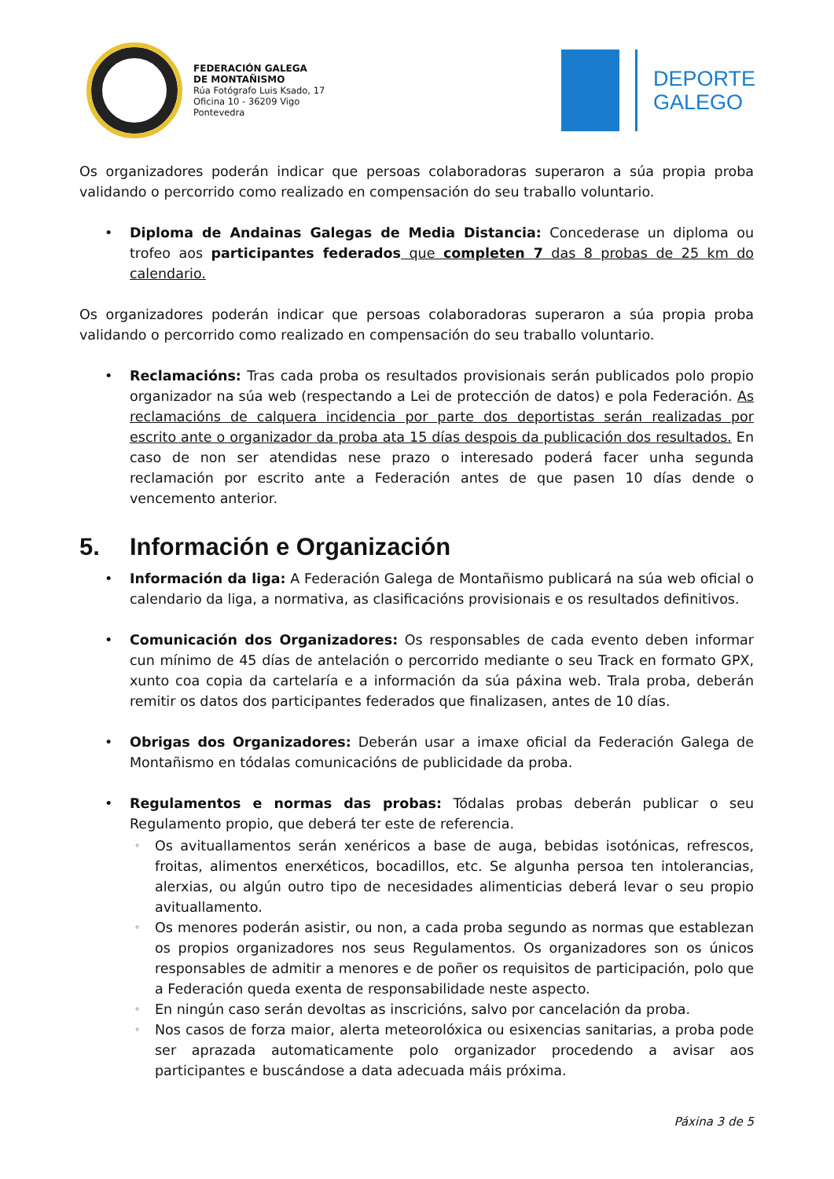FEDERACIÓN GALEGA
DE MONTAÑISMO
Rúa Fotógrafo Luis Ksado, 17
Oficina 10 - 36209 Vigo
Pontevedra
DEPORTE
GALEGO
Os organizadores poderán indicar que persoas colaboradoras superaron a súa propia proba validando o percorrido como realizado en compensación do seu traballo voluntario.
• Diploma de Andainas Galegas de Media Distancia: Concederase un diploma ou trofeo aos participantes federados que completen 7 das 8 probas de 25 km do calendario.
Os organizadores poderán indicar que persoas colaboradoras superaron a súa propia proba validando o percorrido como realizado en compensación do seu traballo voluntario.
• Reclamacións: Tras cada proba os resultados provisionais serán publicados polo propio organizador na súa web (respectando a Lei de protección de datos) e pola Federación. As reclamacións de calquera incidencia por parte dos deportistas serán realizadas por escrito ante o organizador da proba ata 15 días despois da publicación dos resultados. En caso de non ser atendidas nese prazo o interesado poderá facer unha segunda reclamación por escrito ante a Federación antes de que pasen 10 días dende o vencemento anterior.
5. Información e Organización
• Información da liga: A Federación Galega de Montañismo publicará na súa web oficial o calendario da liga, a normativa, as clasificacións provisionais e os resultados definitivos.
• Comunicación dos Organizadores: Os responsables de cada evento deben informar cun mínimo de 45 días de antelación o percorrido mediante o seu Track en formato GPX, xunto coa copia da cartelaría e a información da súa páxina web. Trala proba, deberán remitir os datos dos participantes federados que finalizasen, antes de 10 días.
• Obrigas dos Organizadores: Deberán usar a imaxe oficial da Federación Galega de Montañismo en tódalas comunicacións de publicidade da proba.
• Regulamentos e normas das probas: Tódalas probas deberán publicar o seu Regulamento propio, que deberá ter este de referencia.
◦ Os avituallamentos serán xenéricos a base de auga, bebidas isotónicas, refrescos, froitas, alimentos enerxéticos, bocadillos, etc. Se algunha persoa ten intolerancias, alerxias, ou algún outro tipo de necesidades alimenticias deberá levar o seu propio avituallamento.
◦ Os menores poderán asistir, ou non, a cada proba segundo as normas que establezan os propios organizadores nos seus Regulamentos. Os organizadores son os únicos responsables de admitir a menores e de poñer os requisitos de participación, polo que a Federación queda exenta de responsabilidade neste aspecto.
◦ En ningún caso serán devoltas as inscricións, salvo por cancelación da proba.
◦ Nos casos de forza maior, alerta meteorolóxica ou esixencias sanitarias, a proba pode ser aprazada automaticamente polo organizador procedendo a avisar aos participantes e buscándose a data adecuada máis próxima.
Páxina 3 de 5